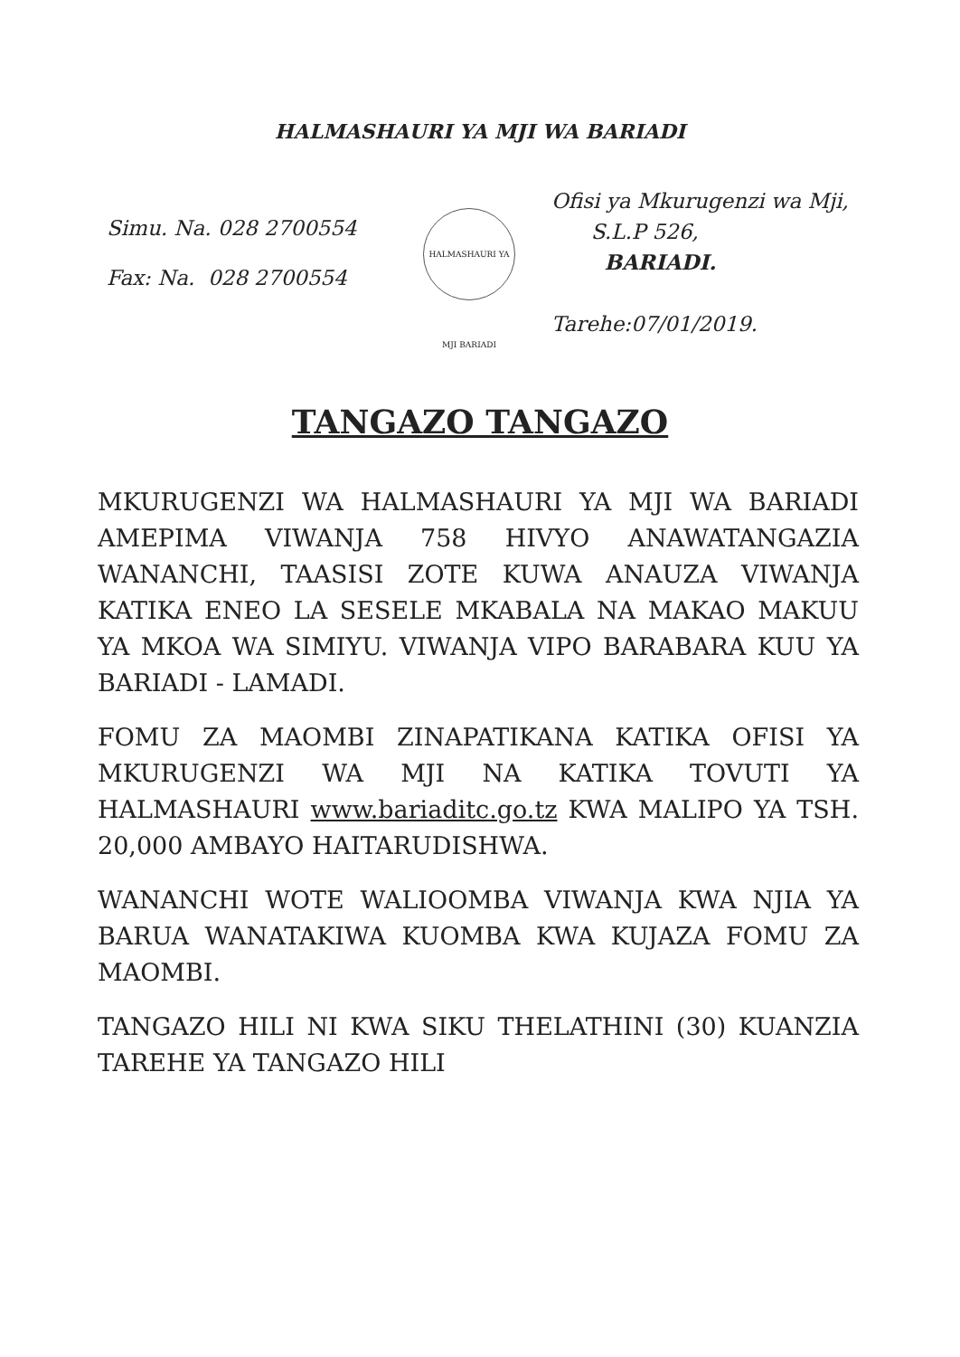HALMASHAURI YA MJI WA BARIADI
Simu. Na. 028 2700554
Fax: Na. 028 2700554
HALMASHAURI YA MJI BARIADI
Ofisi ya Mkurugenzi wa Mji,
S.L.P 526,
BARIADI.
Tarehe:07/01/2019.
TANGAZO TANGAZO
MKURUGENZI WA HALMASHAURI YA MJI WA BARIADI AMEPIMA VIWANJA 758 HIVYO ANAWATANGAZIA WANANCHI, TAASISI ZOTE KUWA ANAUZA VIWANJA KATIKA ENEO LA SESELE MKABALA NA MAKAO MAKUU YA MKOA WA SIMIYU. VIWANJA VIPO BARABARA KUU YA BARIADI - LAMADI.
FOMU ZA MAOMBI ZINAPATIKANA KATIKA OFISI YA MKURUGENZI WA MJI NA KATIKA TOVUTI YA HALMASHAURI www.bariaditc.go.tz KWA MALIPO YA TSH. 20,000 AMBAYO HAITARUDISHWA.
WANANCHI WOTE WALIOOMBA VIWANJA KWA NJIA YA BARUA WANATAKIWA KUOMBA KWA KUJAZA FOMU ZA MAOMBI.
TANGAZO HILI NI KWA SIKU THELATHINI (30) KUANZIA TAREHE YA TANGAZO HILI